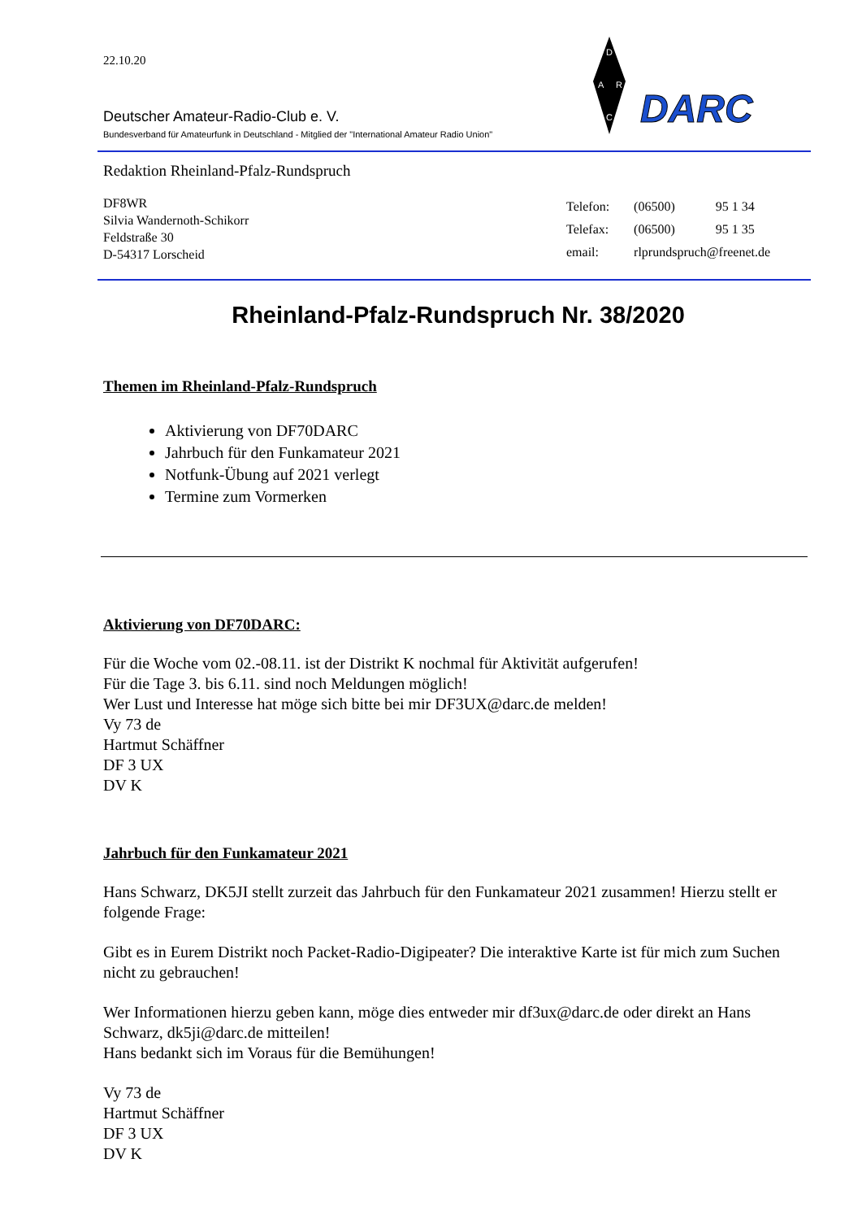D
A
R
C
DARC
22.10.20
Deutscher Amateur-Radio-Club e. V.
Bundesverband für Amateurfunk in Deutschland - Mitglied der "International Amateur Radio Union"
Redaktion Rheinland-Pfalz-Rundspruch
DF8WR
Silvia Wandernoth-Schikorr
Feldstraße 30
D-54317 Lorscheid
| Telefon: | (06500) | 95 1 34 |
| Telefax: | (06500) | 95 1 35 |
| email: | rlprundspruch@freenet.de | |
Rheinland-Pfalz-Rundspruch Nr. 38/2020
Themen im Rheinland-Pfalz-Rundspruch
Aktivierung von DF70DARC
Jahrbuch für den Funkamateur 2021
Notfunk-Übung auf 2021 verlegt
Termine zum Vormerken
Aktivierung von DF70DARC:
Für die Woche vom 02.-08.11. ist der Distrikt K nochmal für Aktivität aufgerufen!
Für die Tage 3. bis 6.11. sind noch Meldungen möglich!
Wer Lust und Interesse hat möge sich bitte bei mir DF3UX@darc.de melden!
Vy 73 de
Hartmut Schäffner
DF 3 UX
DV K
Jahrbuch für den Funkamateur 2021
Hans Schwarz, DK5JI stellt zurzeit das Jahrbuch für den Funkamateur 2021 zusammen! Hierzu stellt er folgende Frage:
Gibt es in Eurem Distrikt noch Packet-Radio-Digipeater? Die interaktive Karte ist für mich zum Suchen nicht zu gebrauchen!
Wer Informationen hierzu geben kann, möge dies entweder mir df3ux@darc.de oder direkt an Hans Schwarz, dk5ji@darc.de mitteilen!
Hans bedankt sich im Voraus für die Bemühungen!
Vy 73 de
Hartmut Schäffner
DF 3 UX
DV K